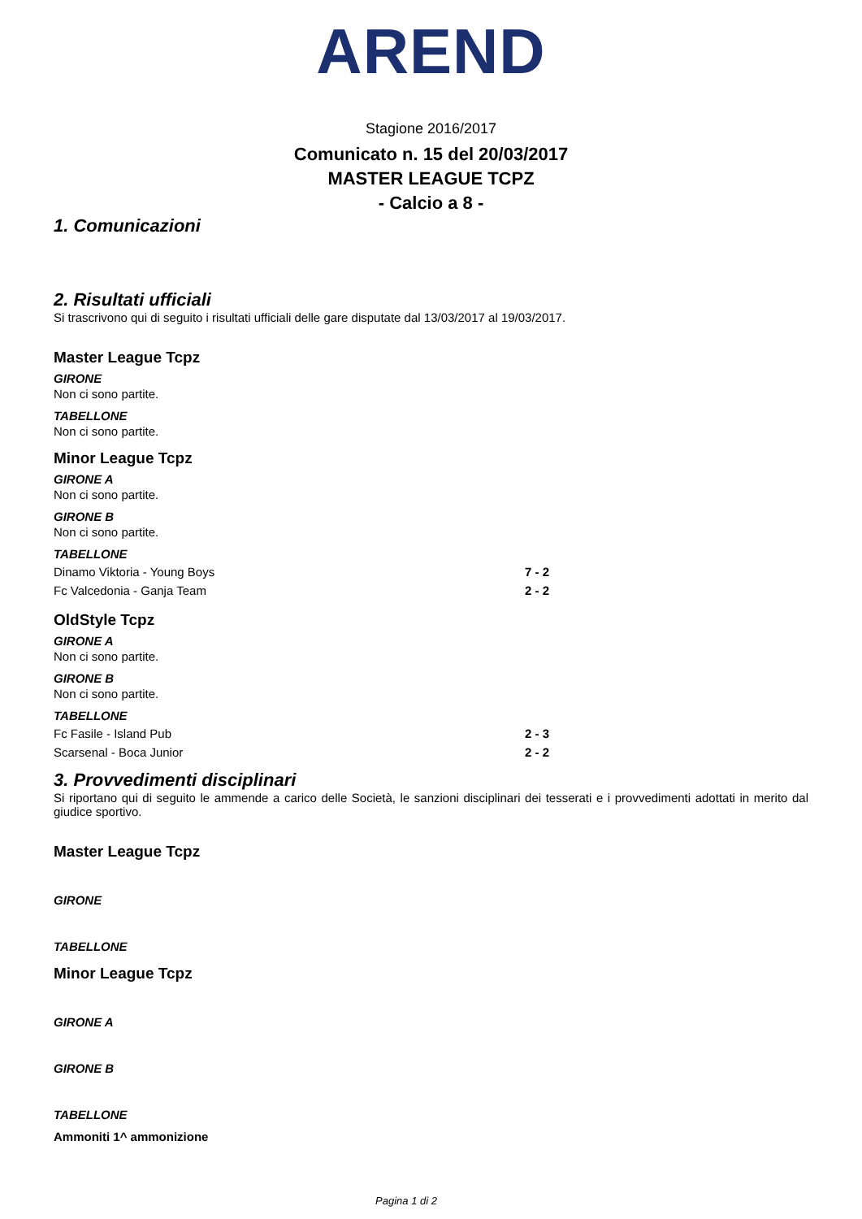AREND
Stagione 2016/2017
Comunicato n. 15 del 20/03/2017
MASTER LEAGUE TCPZ
- Calcio a 8 -
1. Comunicazioni
2. Risultati ufficiali
Si trascrivono qui di seguito i risultati ufficiali delle gare disputate dal 13/03/2017 al 19/03/2017.
Master League Tcpz
GIRONE
Non ci sono partite.
TABELLONE
Non ci sono partite.
Minor League Tcpz
GIRONE A
Non ci sono partite.
GIRONE B
Non ci sono partite.
TABELLONE
| Dinamo Viktoria - Young Boys | 7 - 2 |
| Fc Valcedonia - Ganja Team | 2 - 2 |
OldStyle Tcpz
GIRONE A
Non ci sono partite.
GIRONE B
Non ci sono partite.
TABELLONE
| Fc Fasile - Island Pub | 2 - 3 |
| Scarsenal - Boca Junior | 2 - 2 |
3. Provvedimenti disciplinari
Si riportano qui di seguito le ammende a carico delle Società, le sanzioni disciplinari dei tesserati e i provvedimenti adottati in merito dal giudice sportivo.
Master League Tcpz
GIRONE
TABELLONE
Minor League Tcpz
GIRONE A
GIRONE B
TABELLONE
Ammoniti 1^ ammonizione
Pagina 1 di 2